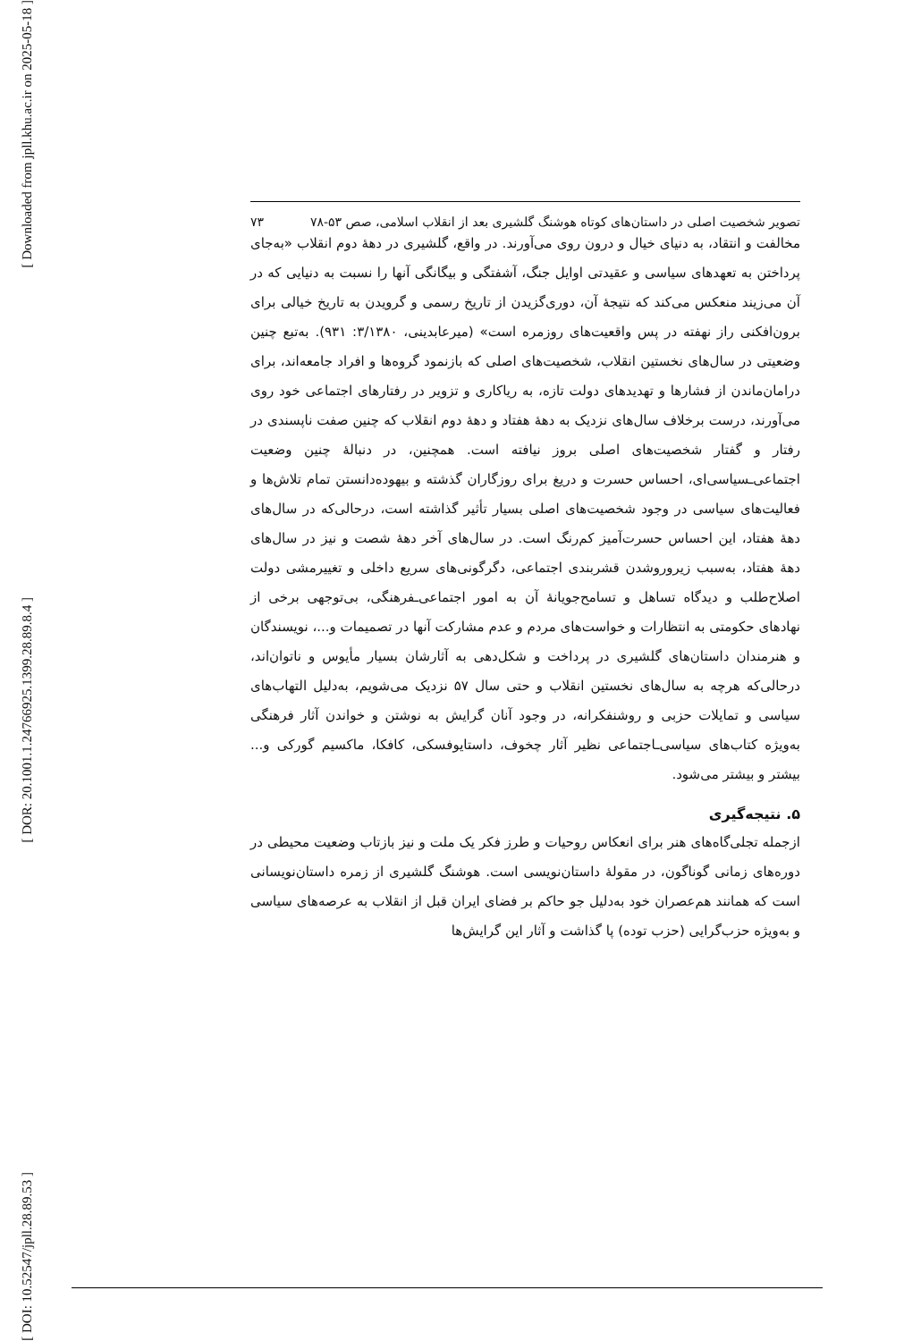[ Downloaded from jpll.khu.ac.ir on 2025-05-18 ]
[ DOR: 20.1001.1.24766925.1399.28.89.8.4 ]
[ DOI: 10.52547/jpll.28.89.53 ]
تصویر شخصیت اصلی در داستان‌های کوتاه هوشنگ گلشیری بعد از انقلاب اسلامی، صص ۵۳-۷۸ ۷۳
مخالفت و انتقاد، به دنیای خیال و درون روی می‌آورند. در واقع، گلشیری در دهۀ دوم انقلاب «به‌جای پرداختن به تعهدهای سیاسی و عقیدتی اوایل جنگ، آشفتگی و بیگانگی آنها را نسبت به دنیایی که در آن می‌زیند منعکس می‌کند که نتیجۀ آن، دوری‌گزیدن از تاریخ رسمی و گرویدن به تاریخ خیالی برای برون‌افکنی راز نهفته در پس واقعیت‌های روزمره است» (میرعابدینی، ۳/۱۳۸۰: ۹۳۱). به‌تبع چنین وضعیتی در سال‌های نخستین انقلاب، شخصیت‌های اصلی که بازنمود گروه‌ها و افراد جامعه‌اند، برای در‌امان‌ماندن از فشارها و تهدیدهای دولت تازه، به ریاکاری و تزویر در رفتارهای اجتماعی خود روی می‌آورند، درست برخلاف سال‌های نزدیک به دهۀ هفتاد و دهۀ دوم انقلاب که چنین صفت ناپسندی در رفتار و گفتار شخصیت‌های اصلی بروز نیافته است. همچنین، در دنبالۀ چنین وضعیت اجتماعی‌ـسیاسی‌ای، احساس حسرت و دریغ برای روزگاران گذشته و بیهوده‌دانستن تمام تلاش‌ها و فعالیت‌های سیاسی در وجود شخصیت‌های اصلی بسیار تأثیر گذاشته است، درحالی‌که در سال‌های دهۀ هفتاد، این احساس حسرت‌آمیز کم‌رنگ است. در سال‌های آخر دهۀ شصت و نیز در سال‌های دهۀ هفتاد، به‌سبب زیرورو‌شدن قشربندی اجتماعی، دگرگونی‌های سریع داخلی و تغییرمشی دولت اصلاح‌طلب و دیدگاه تساهل و تسامح‌جویانۀ آن به امور اجتماعی‌ـفرهنگی، بی‌توجهی برخی از نهادهای حکومتی به انتظارات و خواست‌های مردم و عدم مشارکت آنها در تصمیمات و...، نویسندگان و هنرمندان داستان‌های گلشیری در پرداخت و شکل‌دهی به آثارشان بسیار مأیوس و ناتوان‌اند، درحالی‌که هرچه به سال‌های نخستین انقلاب و حتی سال ۵۷ نزدیک می‌شویم، به‌دلیل التهاب‌های سیاسی و تمایلات حزبی و روشنفکرانه، در وجود آنان گرایش به نوشتن و خواندن آثار فرهنگی به‌ویژه کتاب‌های سیاسی‌ـاجتماعی نظیر آثار چخوف، داستایوفسکی، کافکا، ماکسیم گورکی و... بیشتر و بیشتر می‌شود.
۵. نتیجه‌گیری
ازجمله تجلی‌گاه‌های هنر برای انعکاس روحیات و طرز فکر یک ملت و نیز بازتاب وضعیت محیطی در دوره‌های زمانی گوناگون، در مقولۀ داستان‌نویسی است. هوشنگ گلشیری از زمره داستان‌نویسانی است که همانند هم‌عصران خود به‌دلیل جو حاکم بر فضای ایران قبل از انقلاب به عرصه‌های سیاسی و به‌ویژه حزب‌گرایی (حزب توده) پا گذاشت و آثار این گرایش‌ها